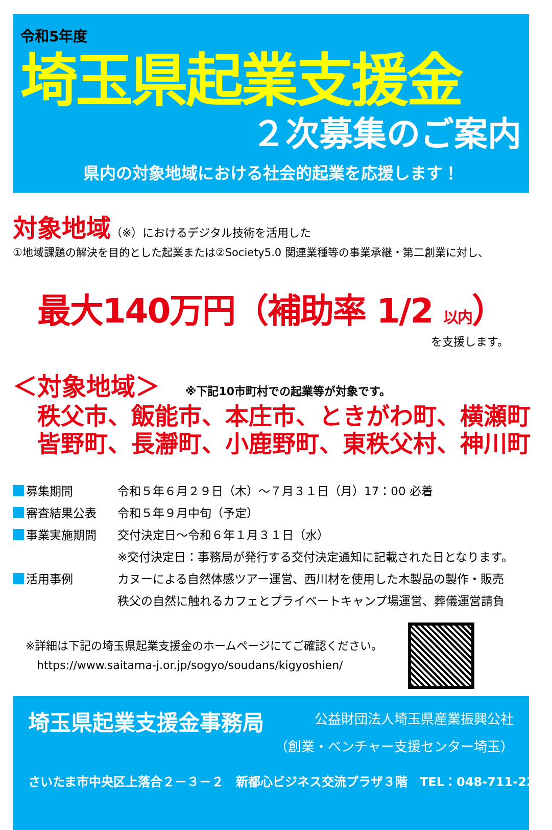令和5年度
埼玉県起業支援金
２次募集のご案内
県内の対象地域における社会的起業を応援します！
対象地域（※）におけるデジタル技術を活用した
①地域課題の解決を目的とした起業または②Society5.0 関連業種等の事業承継・第二創業に対し、
最大140万円（補助率 1/2 以内）
を支援します。
＜対象地域＞ ※下記10市町村での起業等が対象です。
秩父市、飯能市、本庄市、ときがわ町、横瀬町
皆野町、長瀞町、小鹿野町、東秩父村、神川町
募集期間 令和５年６月２９日（木）～７月３１日（月）17：00 必着
審査結果公表 令和５年９月中旬（予定）
事業実施期間 交付決定日～令和６年１月３１日（水）
※交付決定日：事務局が発行する交付決定通知に記載された日となります。
活用事例 カヌーによる自然体感ツアー運営、西川材を使用した木製品の製作・販売
秩父の自然に触れるカフェとプライベートキャンプ場運営、葬儀運営請負
※詳細は下記の埼玉県起業支援金のホームページにてご確認ください。
　https://www.saitama-j.or.jp/sogyo/soudans/kigyoshien/
埼玉県起業支援金事務局
公益財団法人埼玉県産業振興公社
（創業・ベンチャー支援センター埼玉）
さいたま市中央区上落合２－３－２　新都心ビジネス交流プラザ３階　TEL：048-711-2222